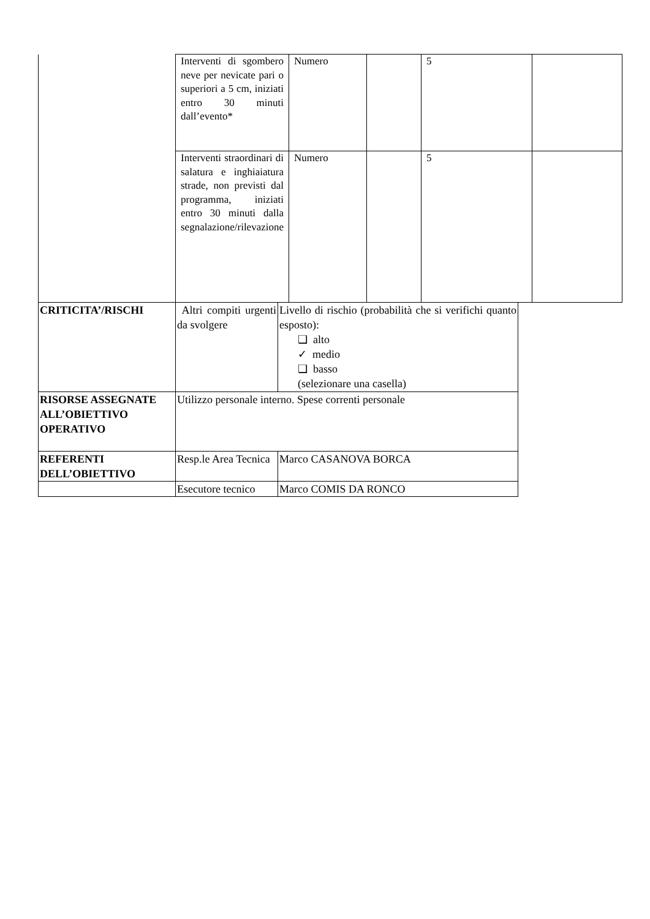| | Interventi di sgombero neve per nevicate pari o superiori a 5 cm, iniziati entro 30 minuti dall’evento* | Numero | | 5 | |
| | Interventi straordinari di salatura e inghiaiatura strade, non previsti dal programma, iniziati entro 30 minuti dalla segnalazione/rilevazione | Numero | | 5 | |
| CRITICITA’/RISCHI | Altri compiti urgenti da svolgere | Livello di rischio (probabilità che si verifichi quanto esposto): ❑ alto ✓ medio ❑ basso (selezionare una casella) |
| RISORSE ASSEGNATE ALL’OBIETTIVO OPERATIVO | Utilizzo personale interno. Spese correnti personale | |
| REFERENTI DELL’OBIETTIVO | Resp.le Area Tecnica | Marco CASANOVA BORCA |
| | Esecutore tecnico | Marco COMIS DA RONCO |